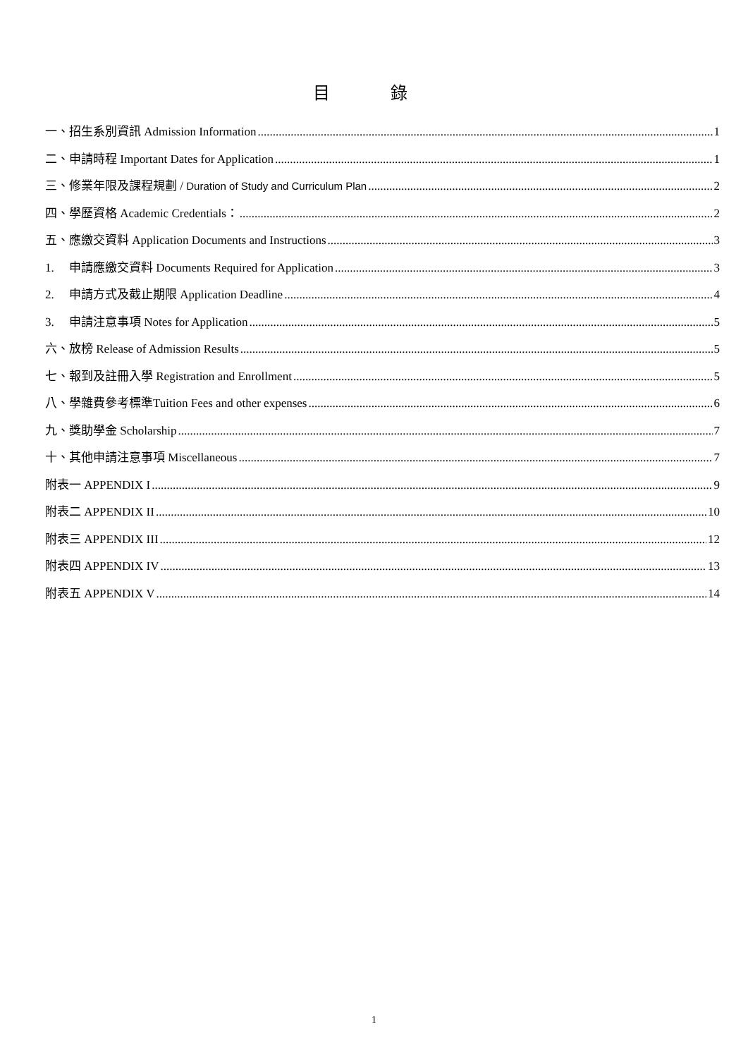目 錄
一、招生系別資訊 Admission Information 1
二、申請時程 Important Dates for Application 1
三、修業年限及課程規劃 / Duration of Study and Curriculum Plan 2
四、學歷資格 Academic Credentials： 2
五、應繳交資料 Application Documents and Instructions 3
1. 申請應繳交資料 Documents Required for Application 3
2. 申請方式及截止期限 Application Deadline 4
3. 申請注意事項 Notes for Application 5
六、放榜 Release of Admission Results 5
七、報到及註冊入學 Registration and Enrollment 5
八、學雜費參考標準Tuition Fees and other expenses 6
九、獎助學金 Scholarship 7
十、其他申請注意事項 Miscellaneous 7
附表一 APPENDIX I 9
附表二 APPENDIX II 10
附表三 APPENDIX III 12
附表四 APPENDIX IV 13
附表五 APPENDIX V 14
1